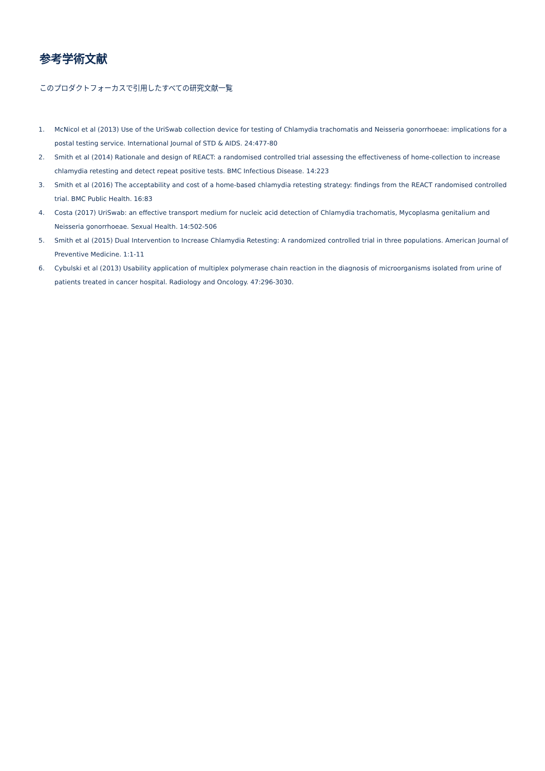参考学術文献
このプロダクトフォーカスで引用したすべての研究文献一覧
1. McNicol et al (2013) Use of the UriSwab collection device for testing of Chlamydia trachomatis and Neisseria gonorrhoeae: implications for a postal testing service. International Journal of STD & AIDS. 24:477-80
2. Smith et al (2014) Rationale and design of REACT: a randomised controlled trial assessing the effectiveness of home-collection to increase chlamydia retesting and detect repeat positive tests. BMC Infectious Disease. 14:223
3. Smith et al (2016) The acceptability and cost of a home-based chlamydia retesting strategy: findings from the REACT randomised controlled trial. BMC Public Health. 16:83
4. Costa (2017) UriSwab: an effective transport medium for nucleic acid detection of Chlamydia trachomatis, Mycoplasma genitalium and Neisseria gonorrhoeae. Sexual Health. 14:502-506
5. Smith et al (2015) Dual Intervention to Increase Chlamydia Retesting: A randomized controlled trial in three populations. American Journal of Preventive Medicine. 1:1-11
6. Cybulski et al (2013) Usability application of multiplex polymerase chain reaction in the diagnosis of microorganisms isolated from urine of patients treated in cancer hospital. Radiology and Oncology. 47:296-3030.